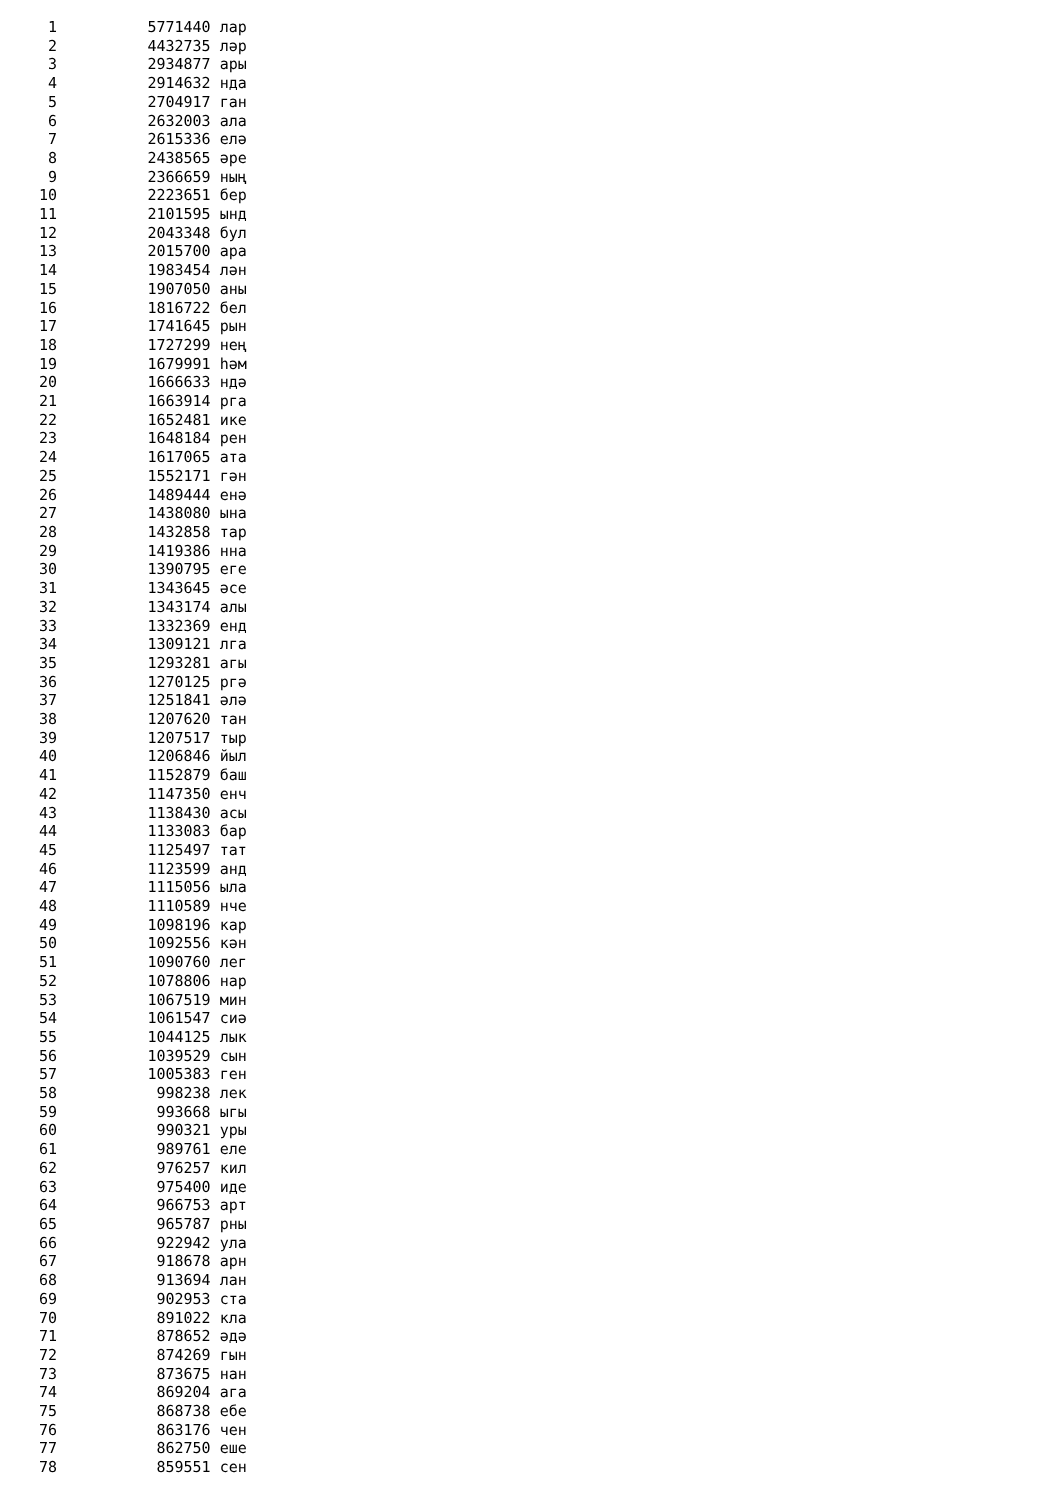1          5771440 лар
  2          4432735 ләр
  3          2934877 ары
  4          2914632 нда
  5          2704917 ган
  6          2632003 ала
  7          2615336 елә
  8          2438565 әре
  9          2366659 ның
 10          2223651 бер
 11          2101595 ынд
 12          2043348 бул
 13          2015700 ара
 14          1983454 лән
 15          1907050 аны
 16          1816722 бел
 17          1741645 рын
 18          1727299 нең
 19          1679991 һәм
 20          1666633 ндә
 21          1663914 рга
 22          1652481 ике
 23          1648184 рен
 24          1617065 ата
 25          1552171 гән
 26          1489444 енә
 27          1438080 ына
 28          1432858 тар
 29          1419386 нна
 30          1390795 еге
 31          1343645 әсе
 32          1343174 алы
 33          1332369 енд
 34          1309121 лга
 35          1293281 агы
 36          1270125 ргә
 37          1251841 әлә
 38          1207620 тан
 39          1207517 тыр
 40          1206846 йыл
 41          1152879 баш
 42          1147350 енч
 43          1138430 асы
 44          1133083 бар
 45          1125497 тат
 46          1123599 анд
 47          1115056 ыла
 48          1110589 нче
 49          1098196 кар
 50          1092556 кән
 51          1090760 лег
 52          1078806 нар
 53          1067519 мин
 54          1061547 сиә
 55          1044125 лык
 56          1039529 сын
 57          1005383 ген
 58           998238 лек
 59           993668 ыгы
 60           990321 уры
 61           989761 еле
 62           976257 кил
 63           975400 иде
 64           966753 арт
 65           965787 рны
 66           922942 ула
 67           918678 арн
 68           913694 лан
 69           902953 ста
 70           891022 кла
 71           878652 әдә
 72           874269 гын
 73           873675 нан
 74           869204 ага
 75           868738 ебе
 76           863176 чен
 77           862750 еше
 78           859551 сен